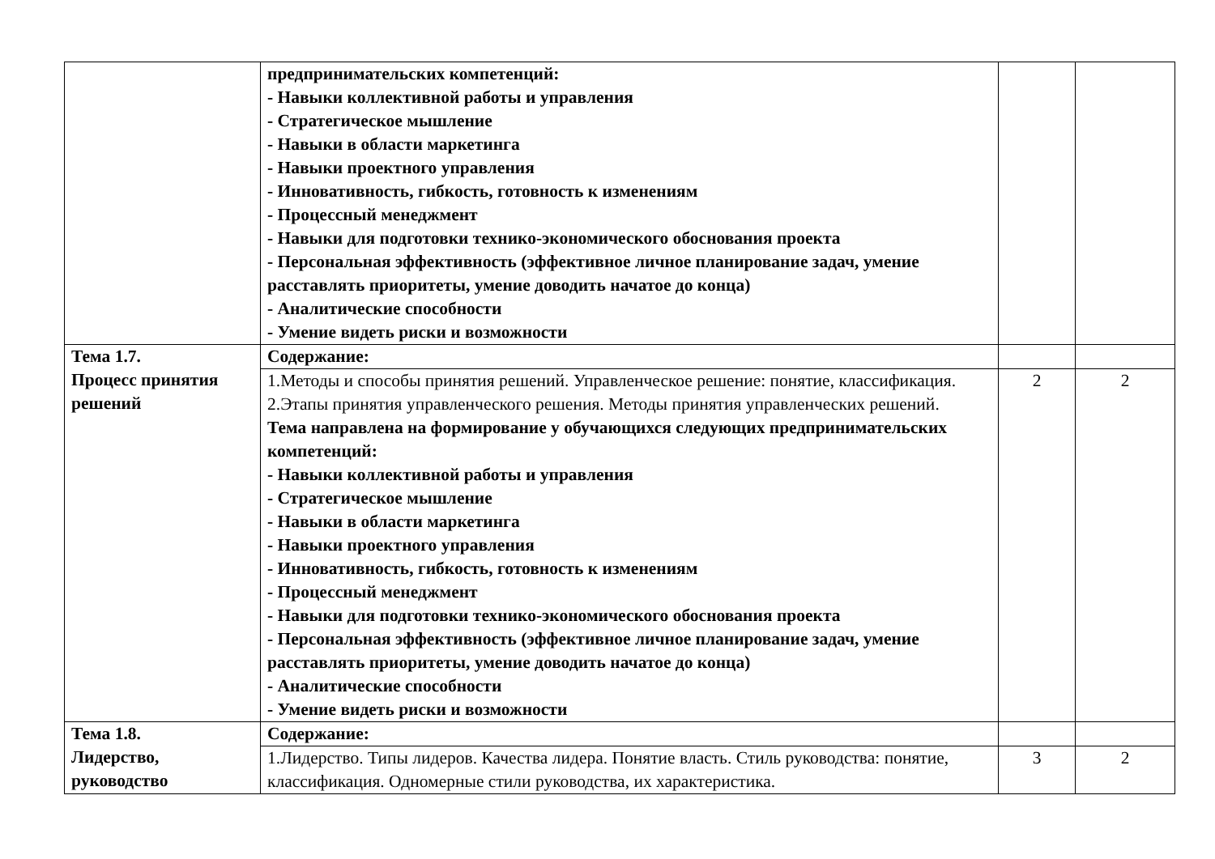| | предпринимательских компетенций: - Навыки коллективной работы и управления - Стратегическое мышление - Навыки в области маркетинга - Навыки проектного управления - Инновативность, гибкость, готовность к изменениям - Процессный менеджмент - Навыки для подготовки технико-экономического обоснования проекта - Персональная эффективность (эффективное личное планирование задач, умение расставлять приоритеты, умение доводить начатое до конца) - Аналитические способности - Умение видеть риски и возможности | | |
| Тема 1.7. Процесс принятия решений | Содержание: | | |
| | 1.Методы и способы принятия решений. Управленческое решение: понятие, классификация. 2.Этапы принятия управленческого решения. Методы принятия управленческих решений. Тема направлена на формирование у обучающихся следующих предпринимательских компетенций: - Навыки коллективной работы и управления - Стратегическое мышление - Навыки в области маркетинга - Навыки проектного управления - Инновативность, гибкость, готовность к изменениям - Процессный менеджмент - Навыки для подготовки технико-экономического обоснования проекта - Персональная эффективность (эффективное личное планирование задач, умение расставлять приоритеты, умение доводить начатое до конца) - Аналитические способности - Умение видеть риски и возможности | 2 | 2 |
| Тема 1.8. Лидерство, руководство | Содержание: | | |
| | 1.Лидерство. Типы лидеров. Качества лидера. Понятие власть. Стиль руководства: понятие, классификация. Одномерные стили руководства, их характеристика. | 3 | 2 |